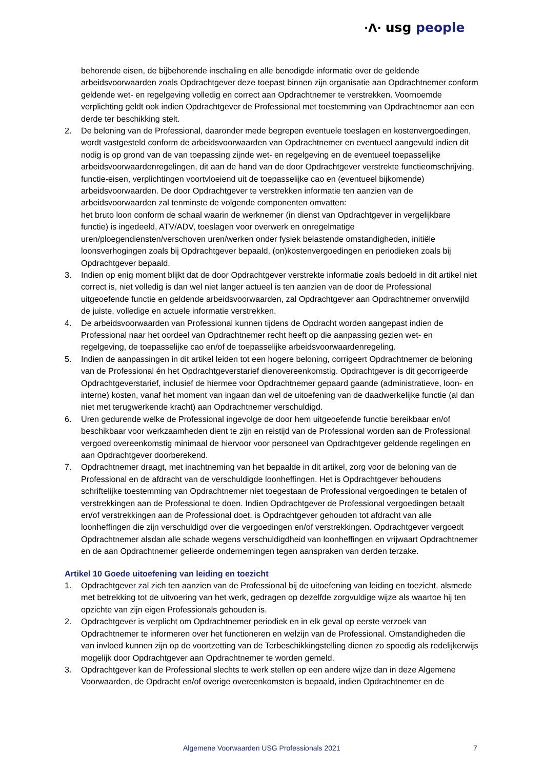·ᐱ· usg people
behorende eisen, de bijbehorende inschaling en alle benodigde informatie over de geldende arbeidsvoorwaarden zoals Opdrachtgever deze toepast binnen zijn organisatie aan Opdrachtnemer conform geldende wet- en regelgeving volledig en correct aan Opdrachtnemer te verstrekken. Voornoemde verplichting geldt ook indien Opdrachtgever de Professional met toestemming van Opdrachtnemer aan een derde ter beschikking stelt.
2. De beloning van de Professional, daaronder mede begrepen eventuele toeslagen en kostenvergoedingen, wordt vastgesteld conform de arbeidsvoorwaarden van Opdrachtnemer en eventueel aangevuld indien dit nodig is op grond van de van toepassing zijnde wet- en regelgeving en de eventueel toepasselijke arbeidsvoorwaardenregelingen, dit aan de hand van de door Opdrachtgever verstrekte functieomschrijving, functie-eisen, verplichtingen voortvloeiend uit de toepasselijke cao en (eventueel bijkomende) arbeidsvoorwaarden. De door Opdrachtgever te verstrekken informatie ten aanzien van de arbeidsvoorwaarden zal tenminste de volgende componenten omvatten:
het bruto loon conform de schaal waarin de werknemer (in dienst van Opdrachtgever in vergelijkbare functie) is ingedeeld, ATV/ADV, toeslagen voor overwerk en onregelmatige uren/ploegendiensten/verschoven uren/werken onder fysiek belastende omstandigheden, initiële loonsverhogingen zoals bij Opdrachtgever bepaald, (on)kostenvergoedingen en periodieken zoals bij Opdrachtgever bepaald.
3. Indien op enig moment blijkt dat de door Opdrachtgever verstrekte informatie zoals bedoeld in dit artikel niet correct is, niet volledig is dan wel niet langer actueel is ten aanzien van de door de Professional uitgeoefende functie en geldende arbeidsvoorwaarden, zal Opdrachtgever aan Opdrachtnemer onverwijld de juiste, volledige en actuele informatie verstrekken.
4. De arbeidsvoorwaarden van Professional kunnen tijdens de Opdracht worden aangepast indien de Professional naar het oordeel van Opdrachtnemer recht heeft op die aanpassing gezien wet- en regelgeving, de toepasselijke cao en/of de toepasselijke arbeidsvoorwaardenregeling.
5. Indien de aanpassingen in dit artikel leiden tot een hogere beloning, corrigeert Opdrachtnemer de beloning van de Professional én het Opdrachtgeverstarief dienovereenkomstig. Opdrachtgever is dit gecorrigeerde Opdrachtgeverstarief, inclusief de hiermee voor Opdrachtnemer gepaard gaande (administratieve, loon- en interne) kosten, vanaf het moment van ingaan dan wel de uitoefening van de daadwerkelijke functie (al dan niet met terugwerkende kracht) aan Opdrachtnemer verschuldigd.
6. Uren gedurende welke de Professional ingevolge de door hem uitgeoefende functie bereikbaar en/of beschikbaar voor werkzaamheden dient te zijn en reistijd van de Professional worden aan de Professional vergoed overeenkomstig minimaal de hiervoor voor personeel van Opdrachtgever geldende regelingen en aan Opdrachtgever doorberekend.
7. Opdrachtnemer draagt, met inachtneming van het bepaalde in dit artikel, zorg voor de beloning van de Professional en de afdracht van de verschuldigde loonheffingen. Het is Opdrachtgever behoudens schriftelijke toestemming van Opdrachtnemer niet toegestaan de Professional vergoedingen te betalen of verstrekkingen aan de Professional te doen. Indien Opdrachtgever de Professional vergoedingen betaalt en/of verstrekkingen aan de Professional doet, is Opdrachtgever gehouden tot afdracht van alle loonheffingen die zijn verschuldigd over die vergoedingen en/of verstrekkingen. Opdrachtgever vergoedt Opdrachtnemer alsdan alle schade wegens verschuldigdheid van loonheffingen en vrijwaart Opdrachtnemer en de aan Opdrachtnemer gelieerde ondernemingen tegen aanspraken van derden terzake.
Artikel 10 Goede uitoefening van leiding en toezicht
1. Opdrachtgever zal zich ten aanzien van de Professional bij de uitoefening van leiding en toezicht, alsmede met betrekking tot de uitvoering van het werk, gedragen op dezelfde zorgvuldige wijze als waartoe hij ten opzichte van zijn eigen Professionals gehouden is.
2. Opdrachtgever is verplicht om Opdrachtnemer periodiek en in elk geval op eerste verzoek van Opdrachtnemer te informeren over het functioneren en welzijn van de Professional. Omstandigheden die van invloed kunnen zijn op de voortzetting van de Terbeschikkingstelling dienen zo spoedig als redelijkerwijs mogelijk door Opdrachtgever aan Opdrachtnemer te worden gemeld.
3. Opdrachtgever kan de Professional slechts te werk stellen op een andere wijze dan in deze Algemene Voorwaarden, de Opdracht en/of overige overeenkomsten is bepaald, indien Opdrachtnemer en de
Algemene Voorwaarden USG Professionals 2021 7